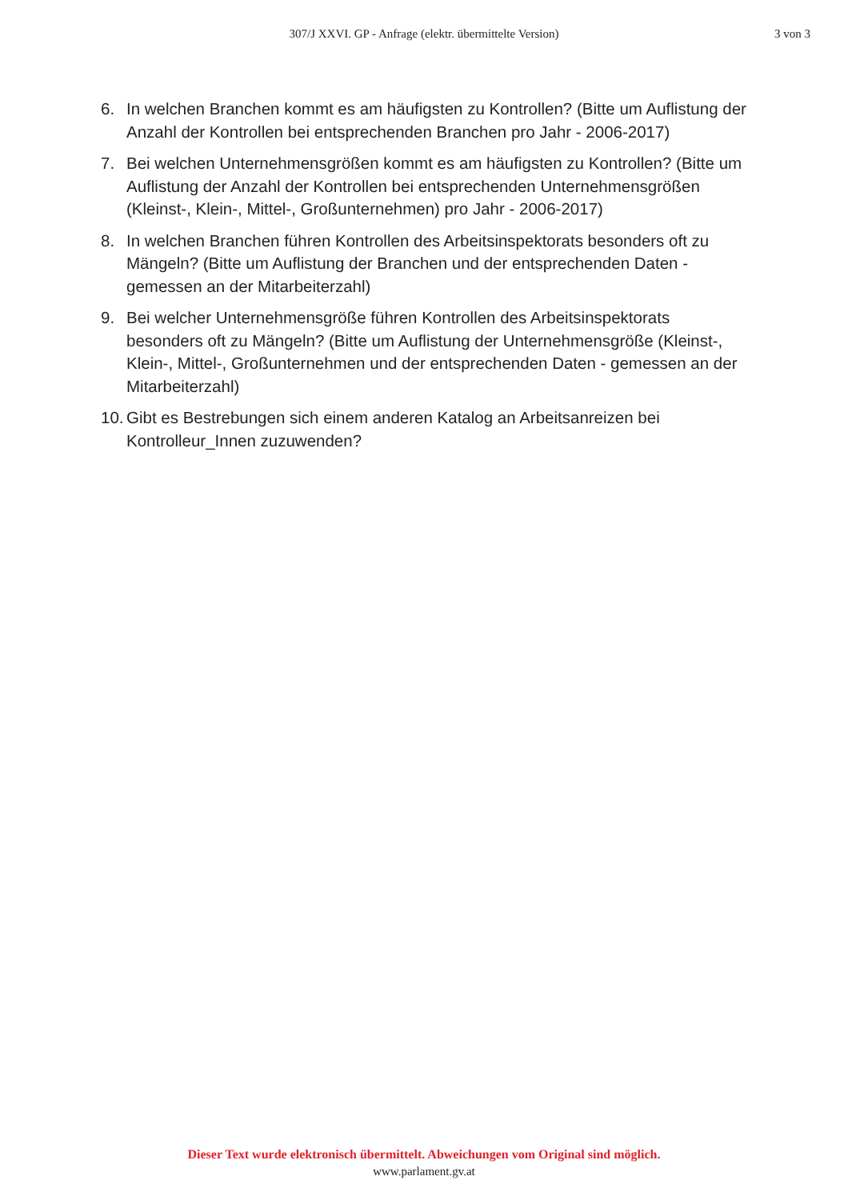307/J XXVI. GP - Anfrage (elektr. übermittelte Version)
3 von 3
6. In welchen Branchen kommt es am häufigsten zu Kontrollen? (Bitte um Auflistung der Anzahl der Kontrollen bei entsprechenden Branchen pro Jahr - 2006-2017)
7. Bei welchen Unternehmensgrößen kommt es am häufigsten zu Kontrollen? (Bitte um Auflistung der Anzahl der Kontrollen bei entsprechenden Unternehmensgrößen (Kleinst-, Klein-, Mittel-, Großunternehmen) pro Jahr - 2006-2017)
8. In welchen Branchen führen Kontrollen des Arbeitsinspektorats besonders oft zu Mängeln? (Bitte um Auflistung der Branchen und der entsprechenden Daten - gemessen an der Mitarbeiterzahl)
9. Bei welcher Unternehmensgröße führen Kontrollen des Arbeitsinspektorats besonders oft zu Mängeln? (Bitte um Auflistung der Unternehmensgröße (Kleinst-, Klein-, Mittel-, Großunternehmen und der entsprechenden Daten - gemessen an der Mitarbeiterzahl)
10. Gibt es Bestrebungen sich einem anderen Katalog an Arbeitsanreizen bei Kontrolleur_Innen zuzuwenden?
Dieser Text wurde elektronisch übermittelt. Abweichungen vom Original sind möglich.
www.parlament.gv.at